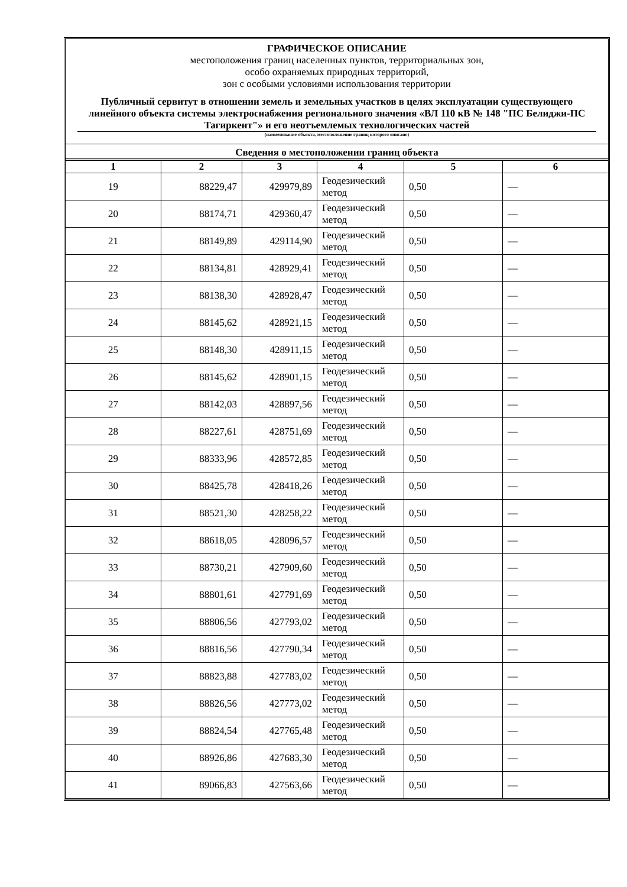ГРАФИЧЕСКОЕ ОПИСАНИЕ
местоположения границ населенных пунктов, территориальных зон,
особо охраняемых природных территорий,
зон с особыми условиями использования территории
Публичный сервитут в отношении земель и земельных участков в целях эксплуатации существующего линейного объекта системы электроснабжения регионального значения «ВЛ 110 кВ № 148 "ПС Белиджи-ПС Тагиркент"» и его неотъемлемых технологических частей
(наименование объекта, местоположение границ которого описано)
Сведения о местоположении границ объекта
| 1 | 2 | 3 | 4 | 5 | 6 |
| --- | --- | --- | --- | --- | --- |
| 19 | 88229,47 | 429979,89 | Геодезический метод | 0,50 | — |
| 20 | 88174,71 | 429360,47 | Геодезический метод | 0,50 | — |
| 21 | 88149,89 | 429114,90 | Геодезический метод | 0,50 | — |
| 22 | 88134,81 | 428929,41 | Геодезический метод | 0,50 | — |
| 23 | 88138,30 | 428928,47 | Геодезический метод | 0,50 | — |
| 24 | 88145,62 | 428921,15 | Геодезический метод | 0,50 | — |
| 25 | 88148,30 | 428911,15 | Геодезический метод | 0,50 | — |
| 26 | 88145,62 | 428901,15 | Геодезический метод | 0,50 | — |
| 27 | 88142,03 | 428897,56 | Геодезический метод | 0,50 | — |
| 28 | 88227,61 | 428751,69 | Геодезический метод | 0,50 | — |
| 29 | 88333,96 | 428572,85 | Геодезический метод | 0,50 | — |
| 30 | 88425,78 | 428418,26 | Геодезический метод | 0,50 | — |
| 31 | 88521,30 | 428258,22 | Геодезический метод | 0,50 | — |
| 32 | 88618,05 | 428096,57 | Геодезический метод | 0,50 | — |
| 33 | 88730,21 | 427909,60 | Геодезический метод | 0,50 | — |
| 34 | 88801,61 | 427791,69 | Геодезический метод | 0,50 | — |
| 35 | 88806,56 | 427793,02 | Геодезический метод | 0,50 | — |
| 36 | 88816,56 | 427790,34 | Геодезический метод | 0,50 | — |
| 37 | 88823,88 | 427783,02 | Геодезический метод | 0,50 | — |
| 38 | 88826,56 | 427773,02 | Геодезический метод | 0,50 | — |
| 39 | 88824,54 | 427765,48 | Геодезический метод | 0,50 | — |
| 40 | 88926,86 | 427683,30 | Геодезический метод | 0,50 | — |
| 41 | 89066,83 | 427563,66 | Геодезический метод | 0,50 | — |